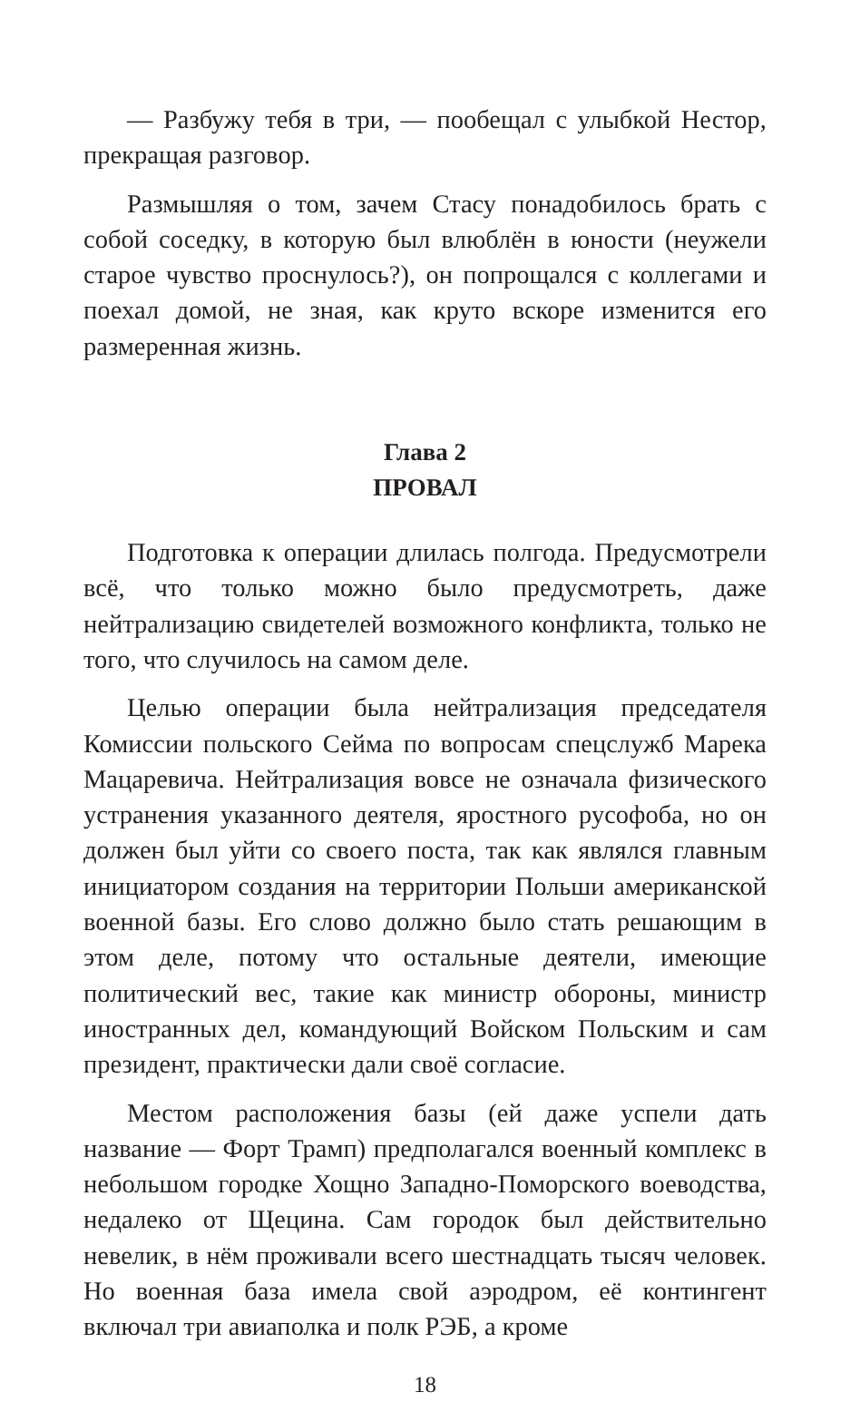— Разбужу тебя в три, — пообещал с улыбкой Нестор, прекращая разговор.
Размышляя о том, зачем Стасу понадобилось брать с собой соседку, в которую был влюблён в юности (неужели старое чувство проснулось?), он попрощался с коллегами и поехал домой, не зная, как круто вскоре изменится его размеренная жизнь.
Глава 2
ПРОВАЛ
Подготовка к операции длилась полгода. Предусмотрели всё, что только можно было предусмотреть, даже нейтрализацию свидетелей возможного конфликта, только не того, что случилось на самом деле.
Целью операции была нейтрализация председателя Комиссии польского Сейма по вопросам спецслужб Марека Мацаревича. Нейтрализация вовсе не означала физического устранения указанного деятеля, яростного русофоба, но он должен был уйти со своего поста, так как являлся главным инициатором создания на территории Польши американской военной базы. Его слово должно было стать решающим в этом деле, потому что остальные деятели, имеющие политический вес, такие как министр обороны, министр иностранных дел, командующий Войском Польским и сам президент, практически дали своё согласие.
Местом расположения базы (ей даже успели дать название — Форт Трамп) предполагался военный комплекс в небольшом городке Хощно Западно-Поморского воеводства, недалеко от Щецина. Сам городок был действительно невелик, в нём проживали всего шестнадцать тысяч человек. Но военная база имела свой аэродром, её контингент включал три авиаполка и полк РЭБ, а кроме
18